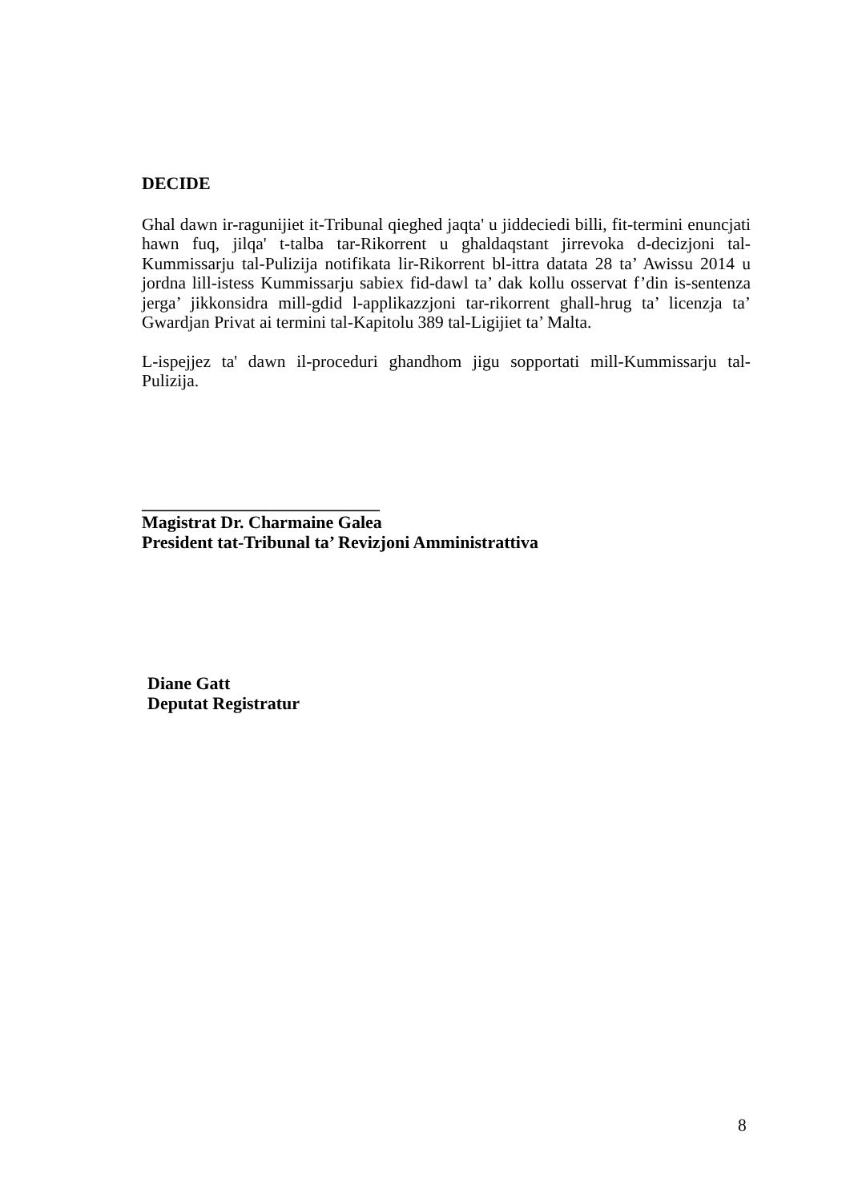DECIDE
Ghal dawn ir-ragunijiet it-Tribunal qieghed jaqta' u jiddeciedi billi, fit-termini enuncjati hawn fuq, jilqa' t-talba tar-Rikorrent u ghaldaqstant jirrevoka d-decizjoni tal-Kummissarju tal-Pulizija notifikata lir-Rikorrent bl-ittra datata 28 ta’ Awissu 2014 u jordna lill-istess Kummissarju sabiex fid-dawl ta’ dak kollu osservat f’din is-sentenza jerga’ jikkonsidra mill-gdid l-applikazzjoni tar-rikorrent ghall-hrug ta’ licenzja ta’ Gwardjan Privat ai termini tal-Kapitolu 389 tal-Ligijiet ta’ Malta.
L-ispejjez ta' dawn il-proceduri ghandhom jigu sopportati mill-Kummissarju tal-Pulizija.
___________________________
Magistrat Dr. Charmaine Galea
President tat-Tribunal ta’ Revizjoni Amministrattiva
Diane Gatt
Deputat Registratur
8